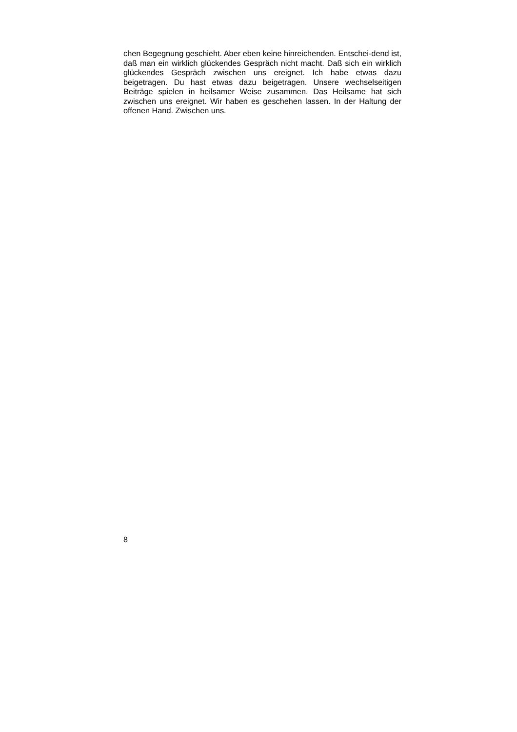chen Begegnung geschieht. Aber eben keine hinreichenden. Entschei-dend ist, daß man ein wirklich glückendes Gespräch nicht macht. Daß sich ein wirklich glückendes Gespräch zwischen uns ereignet. Ich habe etwas dazu beigetragen. Du hast etwas dazu beigetragen. Unsere wechselseitigen Beiträge spielen in heilsamer Weise zusammen. Das Heilsame hat sich zwischen uns ereignet. Wir haben es geschehen lassen. In der Haltung der offenen Hand. Zwischen uns.
8